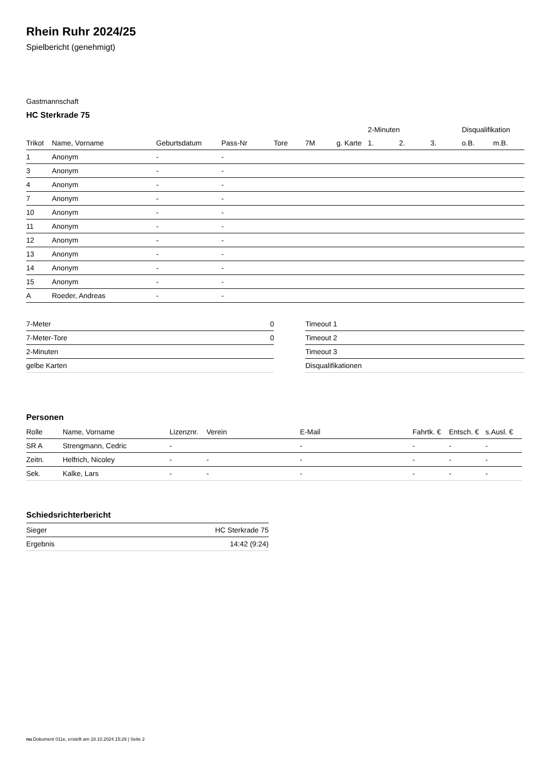Rhein Ruhr 2024/25
Spielbericht (genehmigt)
Gastmannschaft
HC Sterkrade 75
| | | | | | | | 2-Minuten | | | Disqualifikation | |
| --- | --- | --- | --- | --- | --- | --- | --- | --- | --- | --- | --- |
| Trikot | Name, Vorname | Geburtsdatum | Pass-Nr | Tore | 7M | g. Karte | 1. | 2. | 3. | o.B. | m.B. |
| 1 | Anonym | - | - | | | | | | | | |
| 3 | Anonym | - | - | | | | | | | | |
| 4 | Anonym | - | - | | | | | | | | |
| 7 | Anonym | - | - | | | | | | | | |
| 10 | Anonym | - | - | | | | | | | | |
| 11 | Anonym | - | - | | | | | | | | |
| 12 | Anonym | - | - | | | | | | | | |
| 13 | Anonym | - | - | | | | | | | | |
| 14 | Anonym | - | - | | | | | | | | |
| 15 | Anonym | - | - | | | | | | | | |
| A | Roeder, Andreas | - | - | | | | | | | | |
| 7-Meter | 0 |
| 7-Meter-Tore | 0 |
| 2-Minuten | |
| gelbe Karten | |
| Timeout 1 |
| Timeout 2 |
| Timeout 3 |
| Disqualifikationen |
Personen
| Rolle | Name, Vorname | Lizenznr. | Verein | E-Mail | Fahrtk. € | Entsch. € | s.Ausl. € |
| --- | --- | --- | --- | --- | --- | --- | --- |
| SR A | Strengmann, Cedric | - | | - | - | - | - |
| Zeitn. | Helfrich, Nicoley | - | - | - | - | - | - |
| Sek. | Kalke, Lars | - | - | - | - | - | - |
Schiedsrichterbericht
| Sieger | HC Sterkrade 75 |
| Ergebnis | 14:42 (9:24) |
nu.Dokument 011e, erstellt am 18.10.2024 15:29 | Seite 2